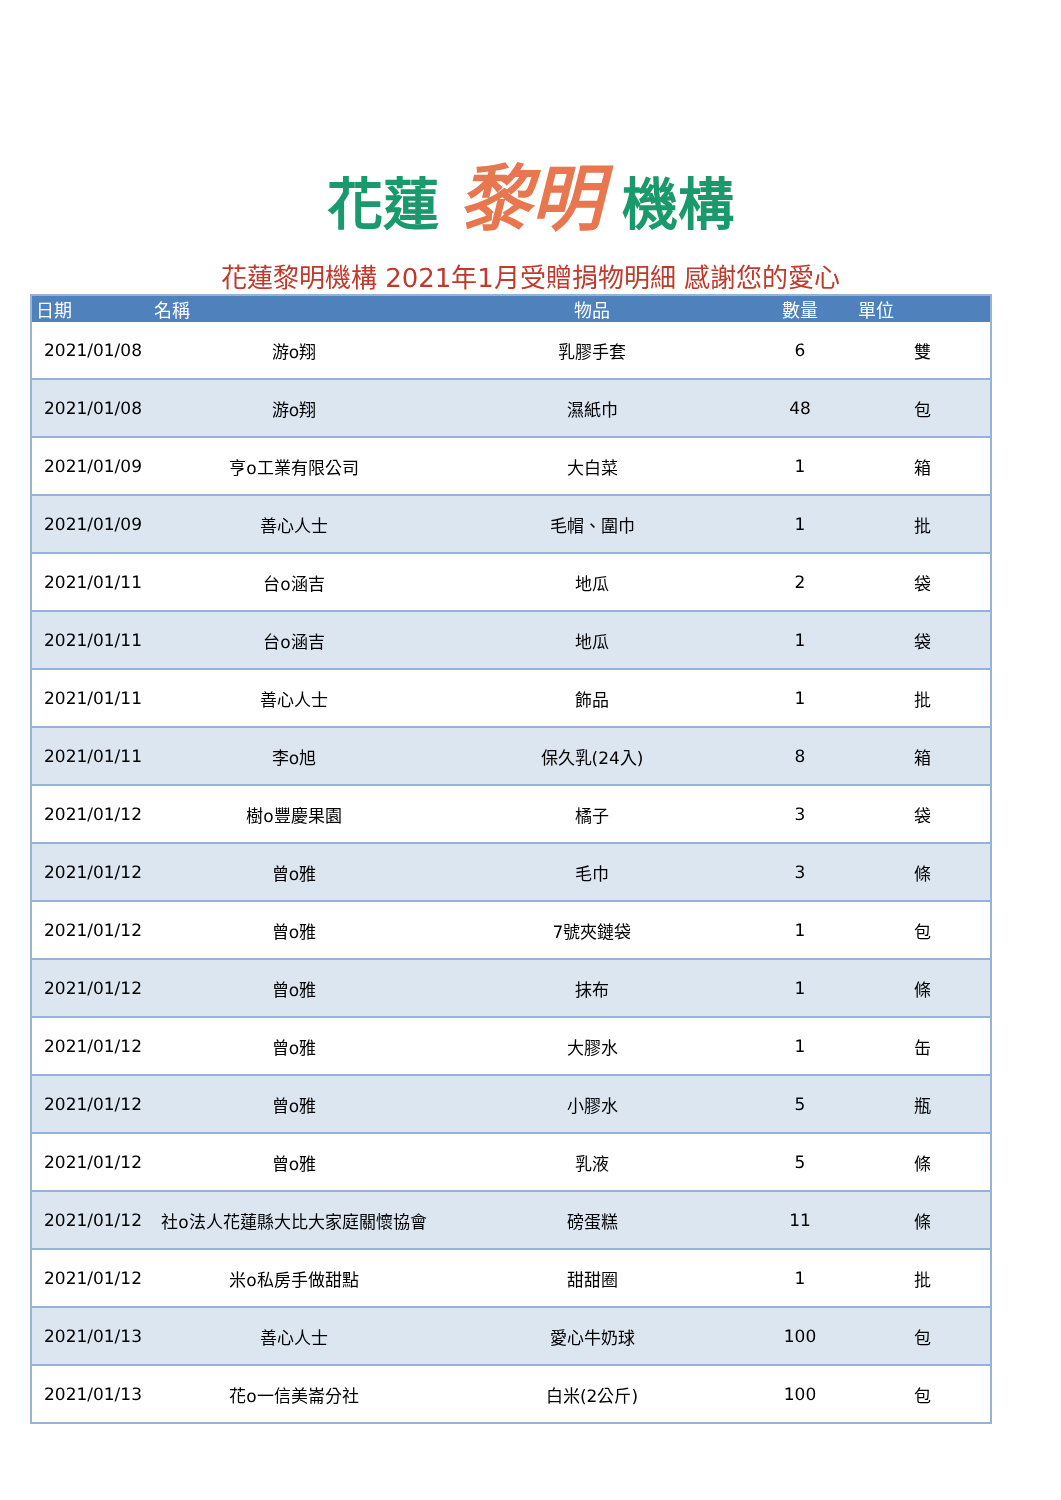花蓮 黎明 機構
花蓮黎明機構 2021年1月受贈捐物明細 感謝您的愛心
| 日期 | 名稱 | 物品 | 數量 | 單位 |
| --- | --- | --- | --- | --- |
| 2021/01/08 | 游o翔 | 乳膠手套 | 6 | 雙 |
| 2021/01/08 | 游o翔 | 濕紙巾 | 48 | 包 |
| 2021/01/09 | 亨o工業有限公司 | 大白菜 | 1 | 箱 |
| 2021/01/09 | 善心人士 | 毛帽、圍巾 | 1 | 批 |
| 2021/01/11 | 台o涵吉 | 地瓜 | 2 | 袋 |
| 2021/01/11 | 台o涵吉 | 地瓜 | 1 | 袋 |
| 2021/01/11 | 善心人士 | 飾品 | 1 | 批 |
| 2021/01/11 | 李o旭 | 保久乳(24入) | 8 | 箱 |
| 2021/01/12 | 樹o豐慶果園 | 橘子 | 3 | 袋 |
| 2021/01/12 | 曾o雅 | 毛巾 | 3 | 條 |
| 2021/01/12 | 曾o雅 | 7號夾鏈袋 | 1 | 包 |
| 2021/01/12 | 曾o雅 | 抹布 | 1 | 條 |
| 2021/01/12 | 曾o雅 | 大膠水 | 1 | 缶 |
| 2021/01/12 | 曾o雅 | 小膠水 | 5 | 瓶 |
| 2021/01/12 | 曾o雅 | 乳液 | 5 | 條 |
| 2021/01/12 | 社o法人花蓮縣大比大家庭關懷協會 | 磅蛋糕 | 11 | 條 |
| 2021/01/12 | 米o私房手做甜點 | 甜甜圈 | 1 | 批 |
| 2021/01/13 | 善心人士 | 愛心牛奶球 | 100 | 包 |
| 2021/01/13 | 花o一信美崙分社 | 白米(2公斤) | 100 | 包 |